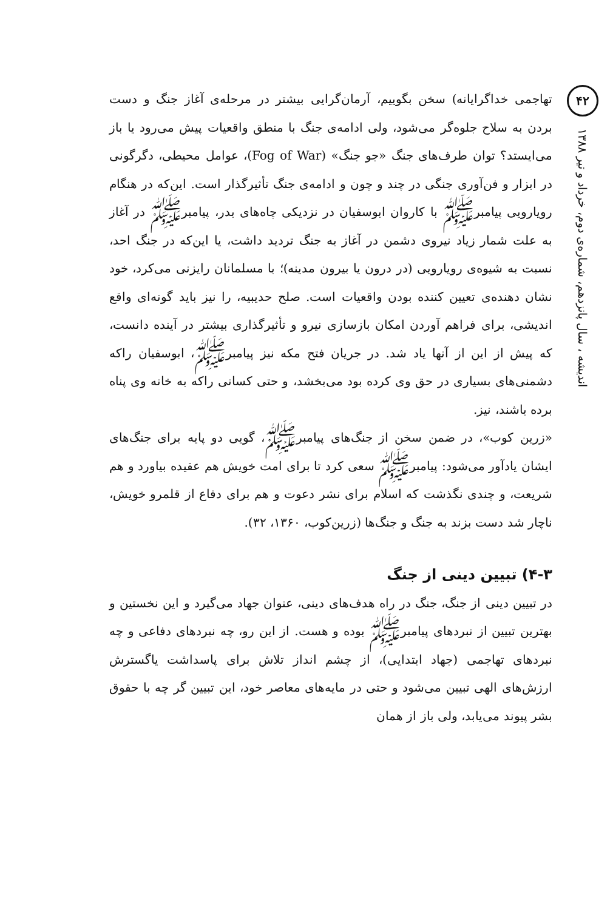۴۲
اندیشه ، سال پانزدهم، شماره‌ی دوم، خرداد و تیر ۱۳۸۸
تهاجمی خداگرایانه) سخن بگوییم، آرمان‌گرایی بیشتر در مرحله‌ی آغاز جنگ و دست بردن به سلاح جلوه‌گر می‌شود، ولی ادامه‌ی جنگ با منطق واقعیات پیش می‌رود یا باز می‌ایستد؟ توان طرف‌های جنگ «جو جنگ» (Fog of War)، عوامل محیطی، دگرگونی در ابزار و فن‌آوری جنگی در چند و چون و ادامه‌ی جنگ تأثیرگذار است. این‌که در هنگام رویارویی پیامبرﷺ با کاروان ابوسفیان در نزدیکی چاه‌های بدر، پیامبرﷺ در آغاز به علت شمار زیاد نیروی دشمن در آغاز به جنگ تردید داشت، یا این‌که در جنگ احد، نسبت به شیوه‌ی رویارویی (در درون یا بیرون مدینه)؛ با مسلمانان رایزنی می‌کرد، خود نشان دهنده‌ی تعیین کننده بودن واقعیات است. صلح حدیبیه، را نیز باید گونه‌ای واقع اندیشی، برای فراهم آوردن امکان بازسازی نیرو و تأثیرگذاری بیشتر در آینده دانست، که پیش از این از آنها یاد شد. در جریان فتح مکه نیز پیامبرﷺ، ابوسفیان راکه دشمنی‌های بسیاری در حق وی کرده بود می‌بخشد، و حتی کسانی راکه به خانه وی پناه برده باشند، نیز.
«زرین کوب»، در ضمن سخن از جنگ‌های پیامبرﷺ، گویی دو پایه برای جنگ‌های ایشان یادآور می‌شود: پیامبرﷺ سعی کرد تا برای امت خویش هم عقیده بیاورد و هم شریعت، و چندی نگذشت که اسلام برای نشر دعوت و هم برای دفاع از قلمرو خویش، ناچار شد دست بزند به جنگ و جنگ‌ها (زرین‌کوب، ۱۳۶۰، ۳۲).
۴-۳) تبیین دینی از جنگ
در تبیین دینی از جنگ، جنگ در راه هدف‌های دینی، عنوان جهاد می‌گیرد و این نخستین و بهترین تبیین از نبردهای پیامبرﷺ بوده و هست. از این رو، چه نبردهای دفاعی و چه نبردهای تهاجمی (جهاد ابتدایی)، از چشم انداز تلاش برای پاسداشت یاگسترش ارزش‌های الهی تبیین می‌شود و حتی در مایه‌های معاصر خود، این تبیین گر چه با حقوق بشر پیوند می‌یابد، ولی باز از همان